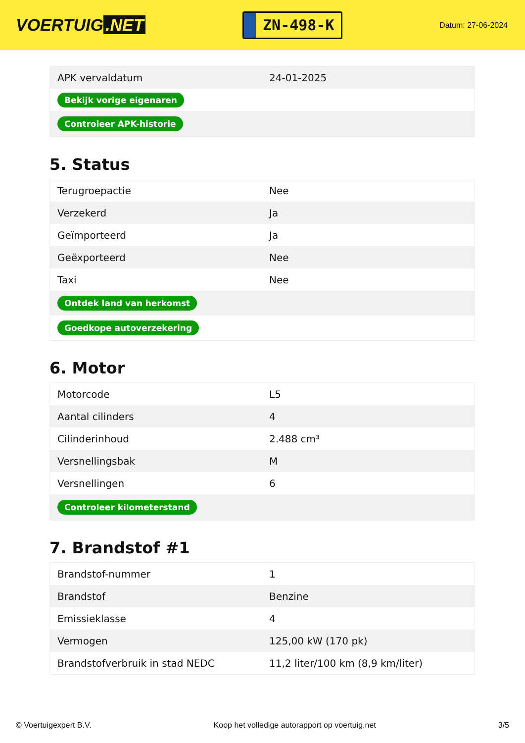VOERTUIG.NET
ZN-498-K
Datum: 27-06-2024
| APK vervaldatum | 24-01-2025 |
| Bekijk vorige eigenaren | |
| Controleer APK-historie | |
5. Status
| Terugroepactie | Nee |
| Verzekerd | Ja |
| Geïmporteerd | Ja |
| Geëxporteerd | Nee |
| Taxi | Nee |
| Ontdek land van herkomst | |
| Goedkope autoverzekering | |
6. Motor
| Motorcode | L5 |
| Aantal cilinders | 4 |
| Cilinderinhoud | 2.488 cm³ |
| Versnellingsbak | M |
| Versnellingen | 6 |
| Controleer kilometerstand | |
7. Brandstof #1
| Brandstof-nummer | 1 |
| Brandstof | Benzine |
| Emissieklasse | 4 |
| Vermogen | 125,00 kW (170 pk) |
| Brandstofverbruik in stad NEDC | 11,2 liter/100 km (8,9 km/liter) |
© Voertuigexpert B.V. Koop het volledige autorapport op voertuig.net 3/5